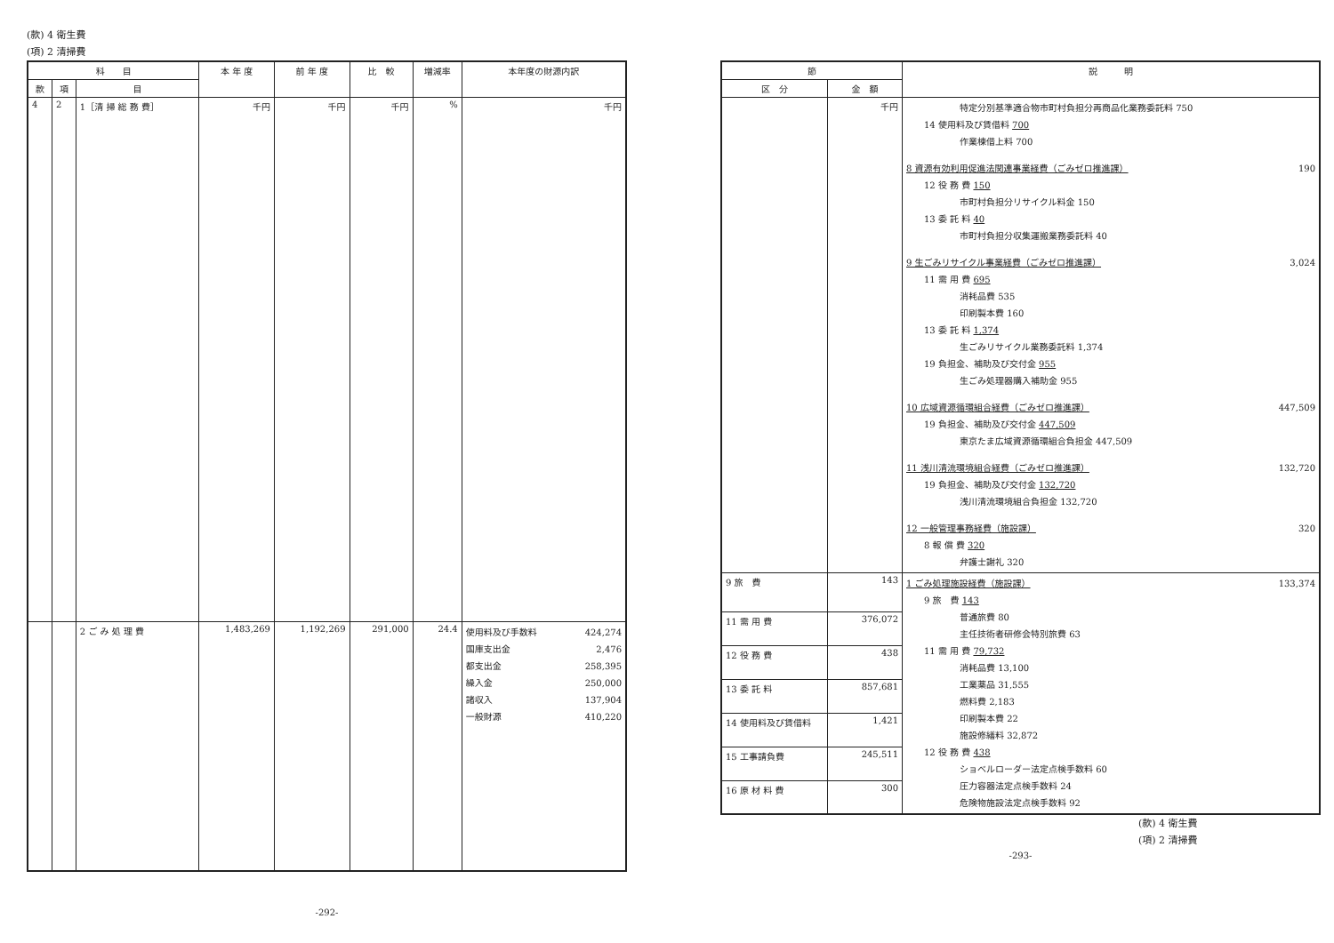(款) 4 衛生費
(項) 2 清掃費
| 科 目 | | | 本 年 度 | 前 年 度 | 比 較 | 増減率 | 本年度の財源内訳 |
| --- | --- | --- | --- | --- | --- | --- | --- |
| 款 | 項 | 目 | | | | | |
| 4 | 2 | 1［清 掃 総 務 費］ | 千円 | 千円 | 千円 | % | 千円 |
| | | 2 ご み 処 理 費 | 1,483,269 | 1,192,269 | 291,000 | 24.4 | 使用料及び手数料 424,274 国庫支出金 2,476 都支出金 258,395 繰入金 250,000 諸収入 137,904 一般財源 410,220 |
-292-
| 節 | | 説 明 |
| --- | --- | --- |
| 区 分 | 金 額 | |
| | 千円 | 特定分別基準適合物市町村負担分再商品化業務委託料 750 14 使用料及び賃借料 700 作業棟借上料 700 8 資源有効利用促進法関連事業経費（ごみゼロ推進課） 190 12 役 務 費 150 市町村負担分リサイクル料金 150 13 委 託 料 40 市町村負担分収集運搬業務委託料 40 9 生ごみリサイクル事業経費（ごみゼロ推進課） 3,024 11 需 用 費 695 消耗品費 535 印刷製本費 160 13 委 託 料 1,374 生ごみリサイクル業務委託料 1,374 19 負担金、補助及び交付金 955 生ごみ処理器購入補助金 955 10 広域資源循環組合経費（ごみゼロ推進課） 447,509 19 負担金、補助及び交付金 447,509 東京たま広域資源循環組合負担金 447,509 11 浅川清流環境組合経費（ごみゼロ推進課） 132,720 19 負担金、補助及び交付金 132,720 浅川清流環境組合負担金 132,720 12 一般管理事務経費（施設課） 320 8 報 償 費 320 弁護士謝礼 320 |
| 9 旅 費 | 143 | 1 ごみ処理施設経費（施設課） 133,374 9 旅 費 143 普通旅費 80 主任技術者研修会特別旅費 63 11 需 用 費 79,732 消耗品費 13,100 工業薬品 31,555 燃料費 2,183 印刷製本費 22 施設修繕料 32,872 12 役 務 費 438 ショベルローダー法定点検手数料 60 圧力容器法定点検手数料 24 危険物施設法定点検手数料 92 |
| 11 需 用 費 | 376,072 | |
| 12 役 務 費 | 438 | |
| 13 委 託 料 | 857,681 | |
| 14 使用料及び賃借料 | 1,421 | |
| 15 工事請負費 | 245,511 | |
| 16 原 材 料 費 | 300 | |
(款) 4 衛生費
(項) 2 清掃費
-293-